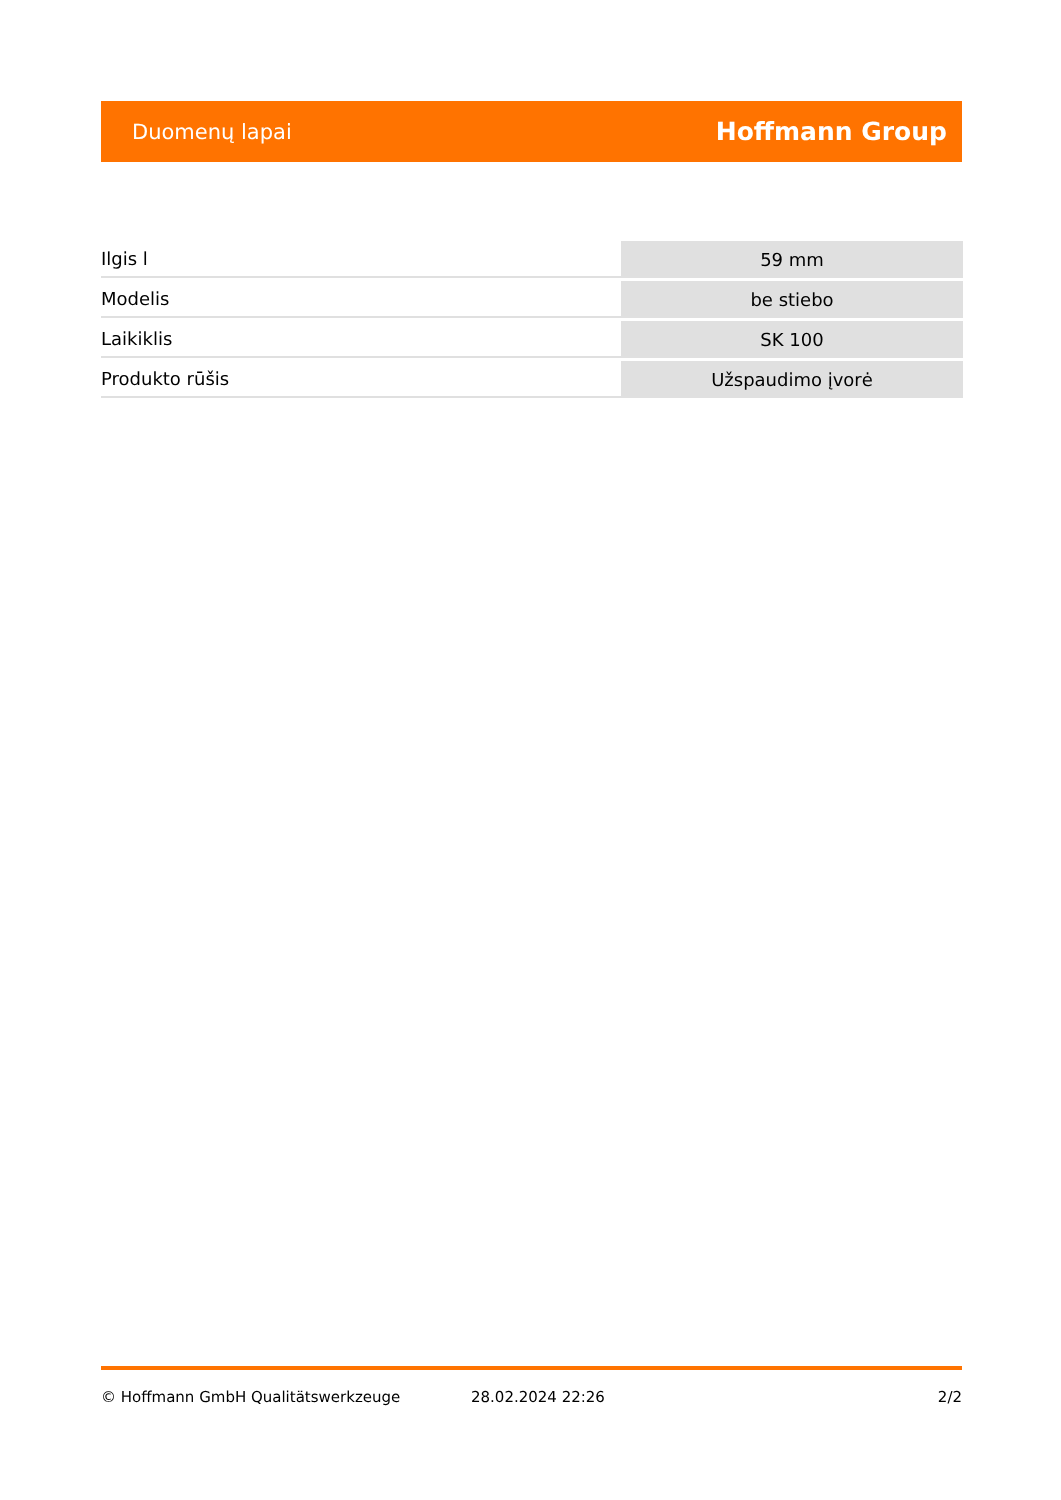Duomenų lapai Hoffmann Group
| Ilgis l | 59 mm |
| Modelis | be stiebo |
| Laikiklis | SK 100 |
| Produkto rūšis | Užspaudimo įvorė |
© Hoffmann GmbH Qualitätswerkzeuge 28.02.2024 22:26 2/2